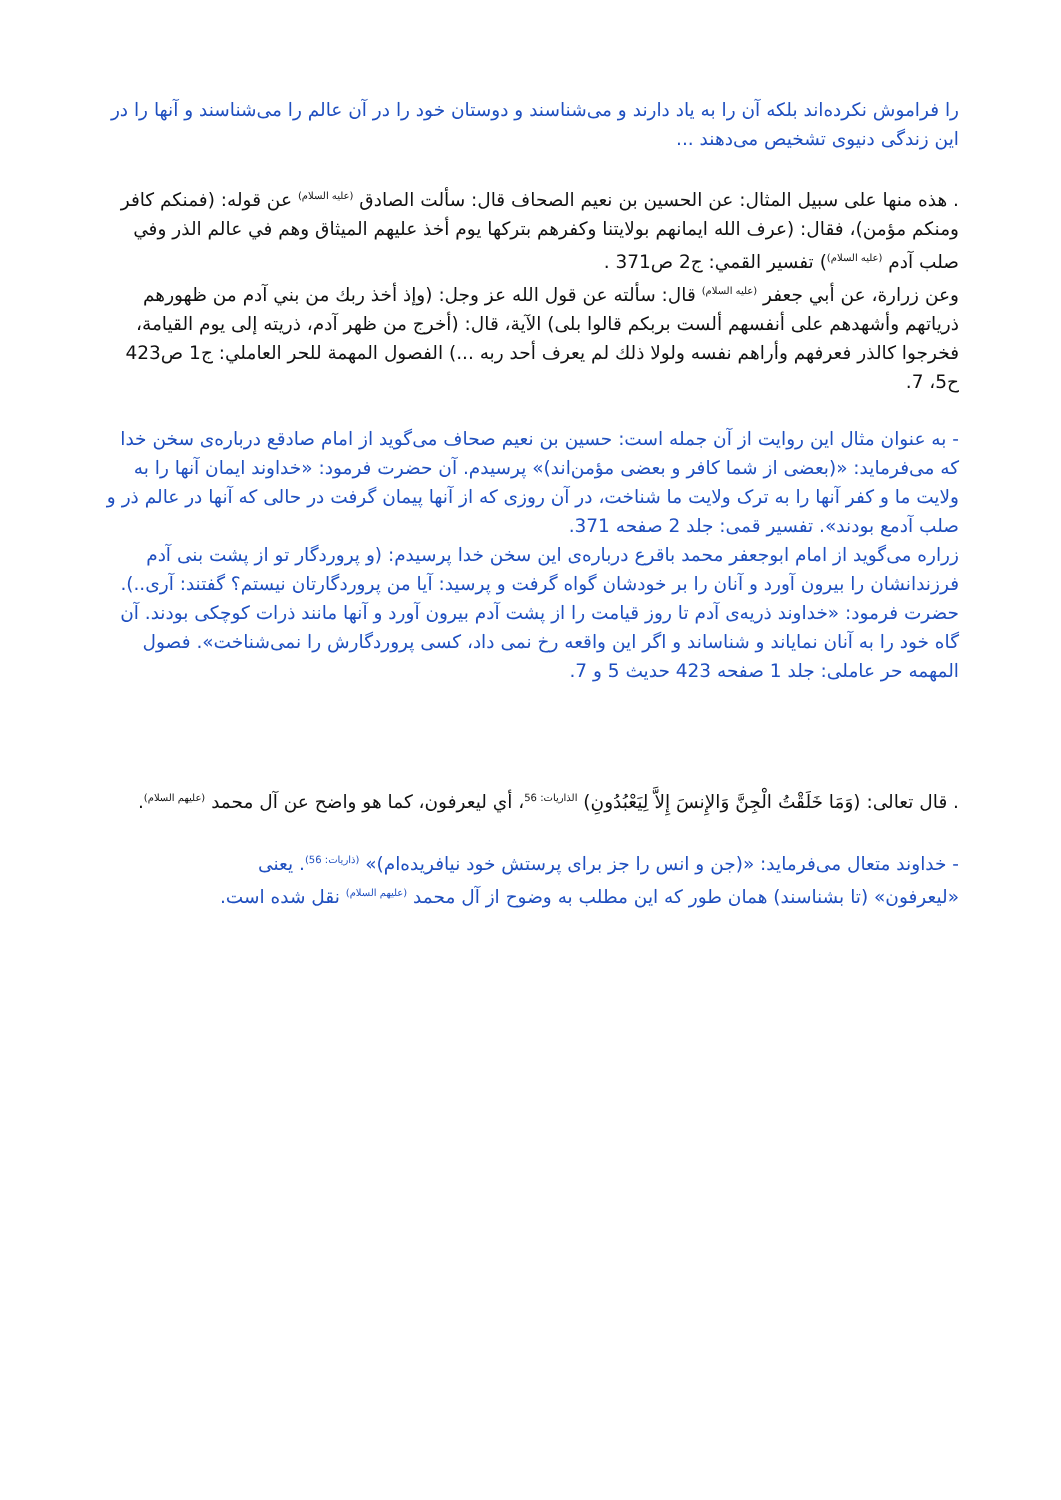را فراموش نکرده‌اند بلکه آن را به یاد دارند و می‌شناسند و دوستان خود را در آن عالم را می‌شناسند و آنها را در این زندگی دنیوی تشخیص می‌دهند ...
. هذه منها على سبيل المثال: عن الحسين بن نعيم الصحاف قال: سألت الصادق <sup>(عليه السلام)</sup> عن قوله: (فمنكم كافر ومنكم مؤمن)، فقال: (عرف الله ايمانهم بولايتنا وكفرهم بتركها يوم أخذ عليهم الميثاق وهم في عالم الذر وفي صلب آدم <sup>(عليه السلام)</sup>) تفسير القمي: ج2 ص371 .
وعن زرارة، عن أبي جعفر <sup>(عليه السلام)</sup> قال: سألته عن قول الله عز وجل: (وإذ أخذ ربك من بني آدم من ظهورهم ذرياتهم وأشهدهم على أنفسهم ألست بربكم قالوا بلى) الآية، قال: (أخرج من ظهر آدم، ذريته إلى يوم القيامة، فخرجوا كالذر فعرفهم وأراهم نفسه ولولا ذلك لم يعرف أحد ربه ...) الفصول المهمة للحر العاملي: ج1 ص423 ح5، 7.
- به عنوان مثال این روایت از آن جمله است: حسین بن نعیم صحاف می‌گوید از امام صادقع درباره‌ی سخن خدا که می‌فرماید: «(بعضی از شما کافر و بعضی مؤمن‌اند)» پرسیدم. آن حضرت فرمود: «خداوند ایمان آنها را به ولایت ما و کفر آنها را به ترک ولایت ما شناخت، در آن روزی که از آنها پیمان گرفت در حالی که آنها در عالم ذر و صلب آدمع بودند». تفسیر قمی: جلد 2 صفحه 371.
زراره می‌گوید از امام ابوجعفر محمد باقرع درباره‌ی این سخن خدا پرسیدم: (و پروردگار تو از پشت بنی آدم فرزندانشان را بیرون آورد و آنان را بر خودشان گواه گرفت و پرسید: آیا من پروردگارتان نیستم؟ گفتند: آری..). حضرت فرمود: «خداوند ذریه‌ی آدم تا روز قیامت را از پشت آدم بیرون آورد و آنها مانند ذرات کوچکی بودند. آن گاه خود را به آنان نمایاند و شناساند و اگر این واقعه رخ نمی داد، کسی پروردگارش را نمی‌شناخت». فصول المهمه حر عاملی: جلد 1 صفحه 423 حدیث 5 و 7.
. قال تعالى: (وَمَا خَلَقْتُ الْجِنَّ وَالإِنسَ إِلاَّ لِيَعْبُدُونِ) <sup>الذاريات: 56</sup>، أي ليعرفون، كما هو واضح عن آل محمد <sup>(عليهم السلام)</sup>.
- خداوند متعال می‌فرماید: «(جن و انس را جز برای پرستش خود نیافریده‌ام)» <sup>(ذاریات: 56)</sup>. یعنی «لیعرفون» (تا بشناسند) همان طور که این مطلب به وضوح از آل محمد <sup>(علیهم السلام)</sup> نقل شده است.